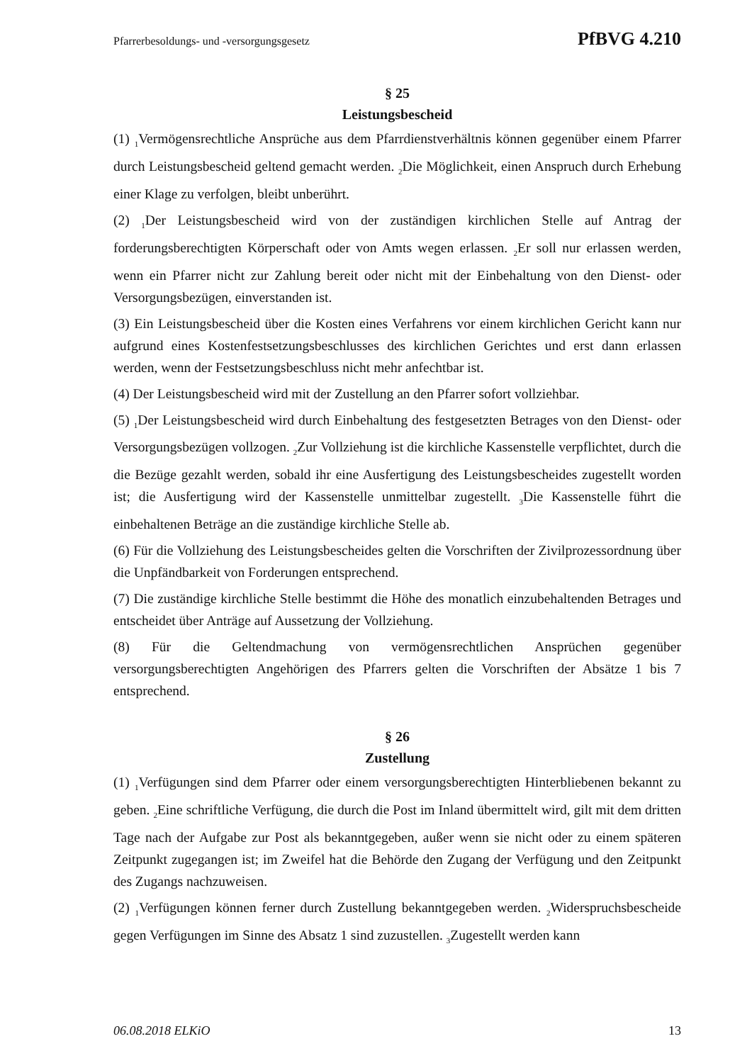Pfarrerbesoldungs- und -versorgungsgesetz PfBVG 4.210
§ 25
Leistungsbescheid
(1) <sub>1</sub>Vermögensrechtliche Ansprüche aus dem Pfarrdienstverhältnis können gegenüber einem Pfarrer durch Leistungsbescheid geltend gemacht werden. <sub>2</sub>Die Möglichkeit, einen Anspruch durch Erhebung einer Klage zu verfolgen, bleibt unberührt.
(2) <sub>1</sub>Der Leistungsbescheid wird von der zuständigen kirchlichen Stelle auf Antrag der forderungsberechtigten Körperschaft oder von Amts wegen erlassen. <sub>2</sub>Er soll nur erlassen werden, wenn ein Pfarrer nicht zur Zahlung bereit oder nicht mit der Einbehaltung von den Dienst- oder Versorgungsbezügen, einverstanden ist.
(3) Ein Leistungsbescheid über die Kosten eines Verfahrens vor einem kirchlichen Gericht kann nur aufgrund eines Kostenfestsetzungsbeschlusses des kirchlichen Gerichtes und erst dann erlassen werden, wenn der Festsetzungsbeschluss nicht mehr anfechtbar ist.
(4) Der Leistungsbescheid wird mit der Zustellung an den Pfarrer sofort vollziehbar.
(5) <sub>1</sub>Der Leistungsbescheid wird durch Einbehaltung des festgesetzten Betrages von den Dienst- oder Versorgungsbezügen vollzogen. <sub>2</sub>Zur Vollziehung ist die kirchliche Kassenstelle verpflichtet, durch die die Bezüge gezahlt werden, sobald ihr eine Ausfertigung des Leistungsbescheides zugestellt worden ist; die Ausfertigung wird der Kassenstelle unmittelbar zugestellt. <sub>3</sub>Die Kassenstelle führt die einbehaltenen Beträge an die zuständige kirchliche Stelle ab.
(6) Für die Vollziehung des Leistungsbescheides gelten die Vorschriften der Zivilprozessordnung über die Unpfändbarkeit von Forderungen entsprechend.
(7) Die zuständige kirchliche Stelle bestimmt die Höhe des monatlich einzubehaltenden Betrages und entscheidet über Anträge auf Aussetzung der Vollziehung.
(8) Für die Geltendmachung von vermögensrechtlichen Ansprüchen gegenüber versorgungsberechtigten Angehörigen des Pfarrers gelten die Vorschriften der Absätze 1 bis 7 entsprechend.
§ 26
Zustellung
(1) <sub>1</sub>Verfügungen sind dem Pfarrer oder einem versorgungsberechtigten Hinterbliebenen bekannt zu geben. <sub>2</sub>Eine schriftliche Verfügung, die durch die Post im Inland übermittelt wird, gilt mit dem dritten Tage nach der Aufgabe zur Post als bekanntgegeben, außer wenn sie nicht oder zu einem späteren Zeitpunkt zugegangen ist; im Zweifel hat die Behörde den Zugang der Verfügung und den Zeitpunkt des Zugangs nachzuweisen.
(2) <sub>1</sub>Verfügungen können ferner durch Zustellung bekanntgegeben werden. <sub>2</sub>Widerspruchsbescheide gegen Verfügungen im Sinne des Absatz 1 sind zuzustellen. <sub>3</sub>Zugestellt werden kann
06.08.2018 ELKiO 13